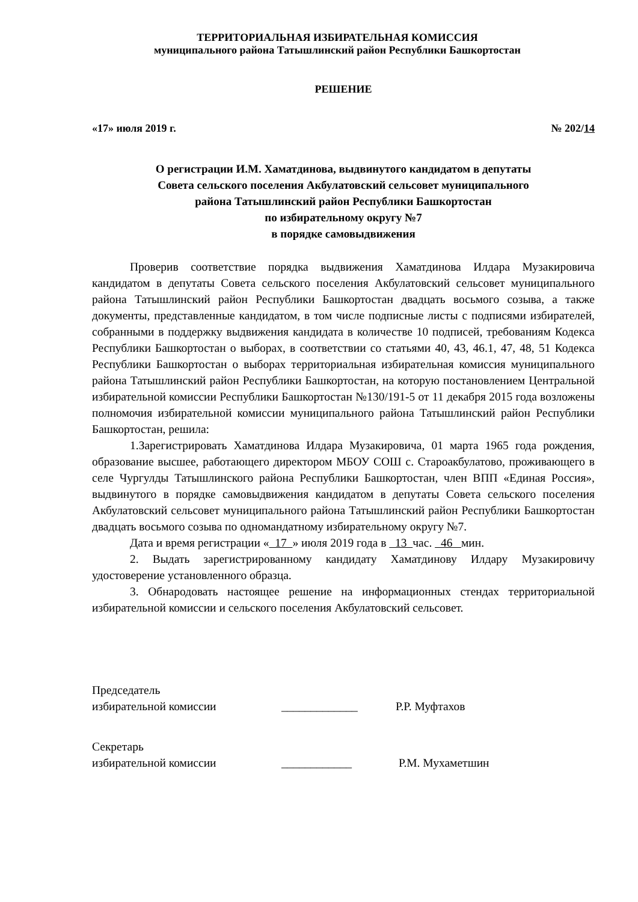ТЕРРИТОРИАЛЬНАЯ ИЗБИРАТЕЛЬНАЯ КОМИССИЯ
муниципального района Татышлинский район Республики Башкортостан
РЕШЕНИЕ
«17» июля 2019 г. № 202/14
О регистрации И.М. Хаматдинова, выдвинутого кандидатом в депутаты
Совета сельского поселения Акбулатовский сельсовет муниципального
района Татышлинский район Республики Башкортостан
по избирательному округу №7
в порядке самовыдвижения
Проверив соответствие порядка выдвижения Хаматдинова Илдара Музакировича кандидатом в депутаты Совета сельского поселения Акбулатовский сельсовет муниципального района Татышлинский район Республики Башкортостан двадцать восьмого созыва, а также документы, представленные кандидатом, в том числе подписные листы с подписями избирателей, собранными в поддержку выдвижения кандидата в количестве 10 подписей, требованиям Кодекса Республики Башкортостан о выборах, в соответствии со статьями 40, 43, 46.1, 47, 48, 51 Кодекса Республики Башкортостан о выборах территориальная избирательная комиссия муниципального района Татышлинский район Республики Башкортостан, на которую постановлением Центральной избирательной комиссии Республики Башкортостан №130/191-5 от 11 декабря 2015 года возложены полномочия избирательной комиссии муниципального района Татышлинский район Республики Башкортостан, решила:
1.Зарегистрировать Хаматдинова Илдара Музакировича, 01 марта 1965 года рождения, образование высшее, работающего директором МБОУ СОШ с. Староакбулатово, проживающего в селе Чургулды Татышлинского района Республики Башкортостан, член ВПП «Единая Россия», выдвинутого в порядке самовыдвижения кандидатом в депутаты Совета сельского поселения Акбулатовский сельсовет муниципального района Татышлинский район Республики Башкортостан двадцать восьмого созыва по одномандатному избирательному округу №7.
Дата и время регистрации « 17 » июля 2019 года в 13 час. 46 мин.
2. Выдать зарегистрированному кандидату Хаматдинову Илдару Музакировичу удостоверение установленного образца.
3. Обнародовать настоящее решение на информационных стендах территориальной избирательной комиссии и сельского поселения Акбулатовский сельсовет.
Председатель
избирательной комиссии _____________ Р.Р. Муфтахов
Секретарь
избирательной комиссии ____________ Р.М. Мухаметшин